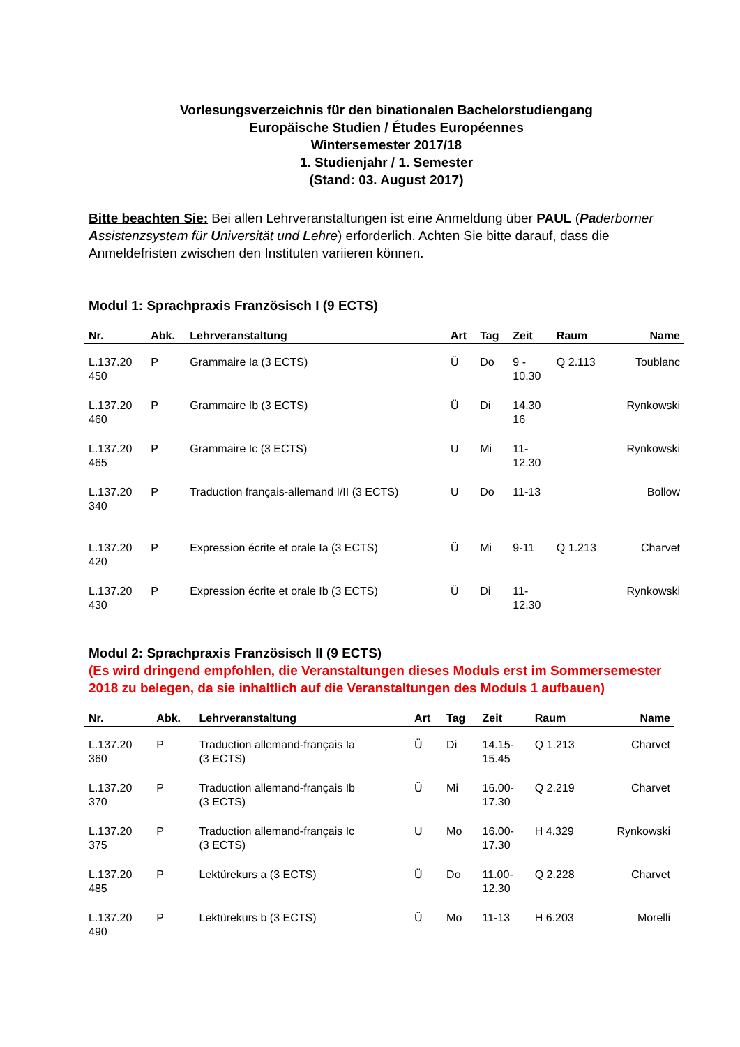Vorlesungsverzeichnis für den binationalen Bachelorstudiengang
Europäische Studien / Études Européennes
Wintersemester 2017/18
1. Studienjahr / 1. Semester
(Stand: 03. August 2017)
Bitte beachten Sie: Bei allen Lehrveranstaltungen ist eine Anmeldung über PAUL (Paderborner Assistenzsystem für Universität und Lehre) erforderlich. Achten Sie bitte darauf, dass die Anmeldefristen zwischen den Instituten variieren können.
Modul 1: Sprachpraxis Französisch I (9 ECTS)
| Nr. | Abk. | Lehrveranstaltung | Art | Tag | Zeit | Raum | Name |
| --- | --- | --- | --- | --- | --- | --- | --- |
| L.137.20 450 | P | Grammaire Ia (3 ECTS) | Ü | Do | 9 - 10.30 | Q 2.113 | Toublanc |
| L.137.20 460 | P | Grammaire Ib (3 ECTS) | Ü | Di | 14.30 16 | | Rynkowski |
| L.137.20 465 | P | Grammaire Ic (3 ECTS) | U | Mi | 11- 12.30 | | Rynkowski |
| L.137.20 340 | P | Traduction français-allemand I/II (3 ECTS) | U | Do | 11-13 | | Bollow |
| L.137.20 420 | P | Expression écrite et orale Ia (3 ECTS) | Ü | Mi | 9-11 | Q 1.213 | Charvet |
| L.137.20 430 | P | Expression écrite et orale Ib (3 ECTS) | Ü | Di | 11- 12.30 | | Rynkowski |
Modul 2: Sprachpraxis Französisch II (9 ECTS)
(Es wird dringend empfohlen, die Veranstaltungen dieses Moduls erst im Sommersemester 2018 zu belegen, da sie inhaltlich auf die Veranstaltungen des Moduls 1 aufbauen)
| Nr. | Abk. | Lehrveranstaltung | Art | Tag | Zeit | Raum | Name |
| --- | --- | --- | --- | --- | --- | --- | --- |
| L.137.20 360 | P | Traduction allemand-français Ia (3 ECTS) | Ü | Di | 14.15- 15.45 | Q 1.213 | Charvet |
| L.137.20 370 | P | Traduction allemand-français Ib (3 ECTS) | Ü | Mi | 16.00- 17.30 | Q 2.219 | Charvet |
| L.137.20 375 | P | Traduction allemand-français Ic (3 ECTS) | U | Mo | 16.00- 17.30 | H 4.329 | Rynkowski |
| L.137.20 485 | P | Lektürekurs a (3 ECTS) | Ü | Do | 11.00- 12.30 | Q 2.228 | Charvet |
| L.137.20 490 | P | Lektürekurs b (3 ECTS) | Ü | Mo | 11-13 | H 6.203 | Morelli |